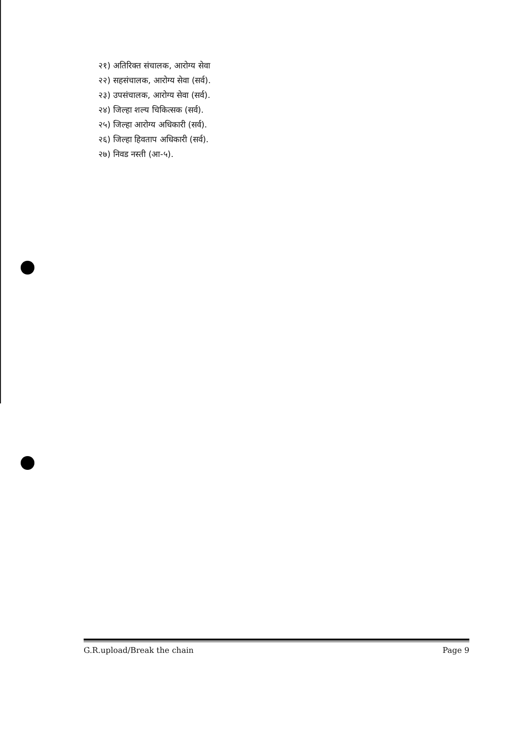२१) अतिरिक्त संचालक, आरोग्य सेवा
२२) सहसंचालक, आरोग्य सेवा (सर्व).
२३) उपसंचालक, आरोग्य सेवा (सर्व).
२४) जिल्हा शल्य चिकित्सक (सर्व).
२५) जिल्हा आरोग्य अधिकारी (सर्व).
२६) जिल्हा हिवताप अधिकारी (सर्व).
२७) निवड नस्ती (आ-५).
G.R.upload/Break the chain Page 9